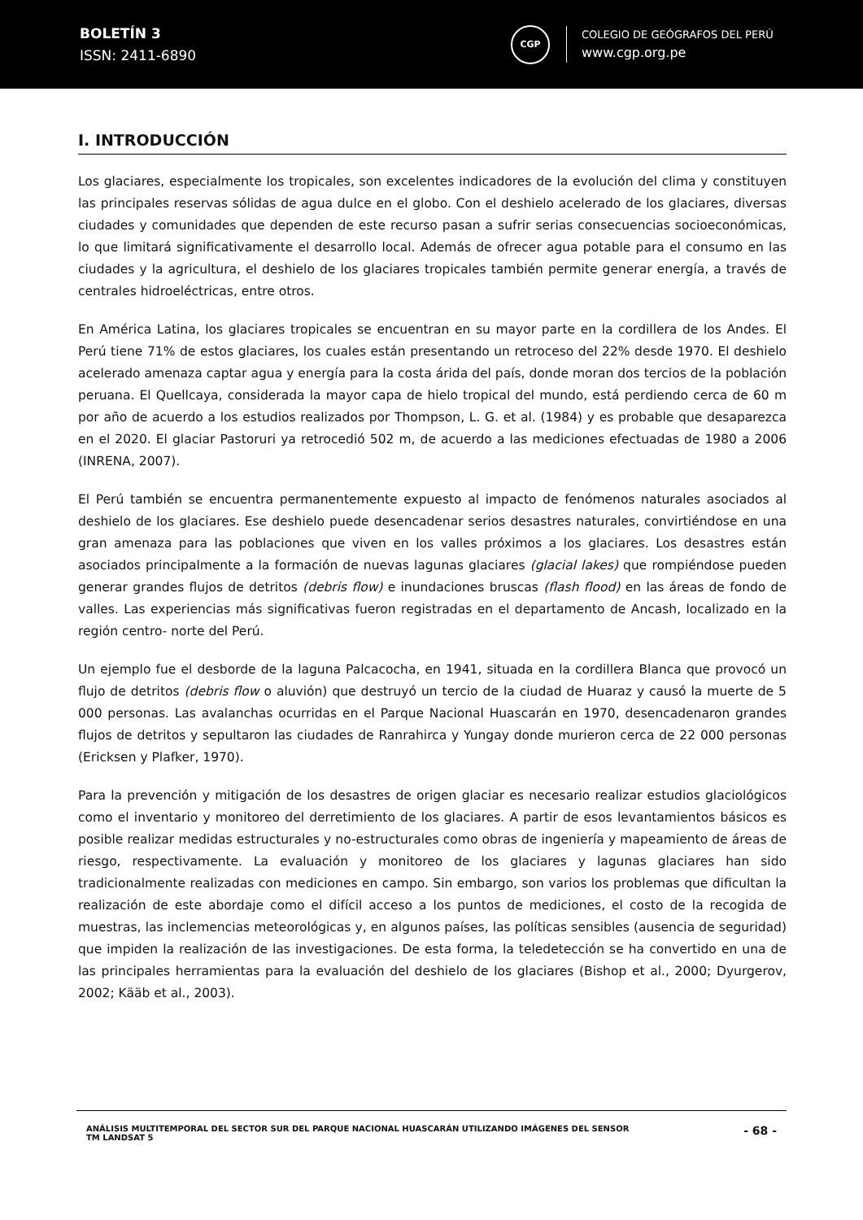BOLETÍN 3
ISSN: 2411-6890
CGP
COLEGIO DE GEÓGRAFOS DEL PERÚ
www.cgp.org.pe
I. INTRODUCCIÓN
Los glaciares, especialmente los tropicales, son excelentes indicadores de la evolución del clima y constituyen las principales reservas sólidas de agua dulce en el globo. Con el deshielo acelerado de los glaciares, diversas ciudades y comunidades que dependen de este recurso pasan a sufrir serias consecuencias socioeconómicas, lo que limitará significativamente el desarrollo local. Además de ofrecer agua potable para el consumo en las ciudades y la agricultura, el deshielo de los glaciares tropicales también permite generar energía, a través de centrales hidroeléctricas, entre otros.
En América Latina, los glaciares tropicales se encuentran en su mayor parte en la cordillera de los Andes. El Perú tiene 71% de estos glaciares, los cuales están presentando un retroceso del 22% desde 1970. El deshielo acelerado amenaza captar agua y energía para la costa árida del país, donde moran dos tercios de la población peruana. El Quellcaya, considerada la mayor capa de hielo tropical del mundo, está perdiendo cerca de 60 m por año de acuerdo a los estudios realizados por Thompson, L. G. et al. (1984) y es probable que desaparezca en el 2020. El glaciar Pastoruri ya retrocedió 502 m, de acuerdo a las mediciones efectuadas de 1980 a 2006 (INRENA, 2007).
El Perú también se encuentra permanentemente expuesto al impacto de fenómenos naturales asociados al deshielo de los glaciares. Ese deshielo puede desencadenar serios desastres naturales, convirtiéndose en una gran amenaza para las poblaciones que viven en los valles próximos a los glaciares. Los desastres están asociados principalmente a la formación de nuevas lagunas glaciares (glacial lakes) que rompiéndose pueden generar grandes flujos de detritos (debris flow) e inundaciones bruscas (flash flood) en las áreas de fondo de valles. Las experiencias más significativas fueron registradas en el departamento de Ancash, localizado en la región centro- norte del Perú.
Un ejemplo fue el desborde de la laguna Palcacocha, en 1941, situada en la cordillera Blanca que provocó un flujo de detritos (debris flow o aluvión) que destruyó un tercio de la ciudad de Huaraz y causó la muerte de 5 000 personas. Las avalanchas ocurridas en el Parque Nacional Huascarán en 1970, desencadenaron grandes flujos de detritos y sepultaron las ciudades de Ranrahirca y Yungay donde murieron cerca de 22 000 personas (Ericksen y Plafker, 1970).
Para la prevención y mitigación de los desastres de origen glaciar es necesario realizar estudios glaciológicos como el inventario y monitoreo del derretimiento de los glaciares. A partir de esos levantamientos básicos es posible realizar medidas estructurales y no-estructurales como obras de ingeniería y mapeamiento de áreas de riesgo, respectivamente. La evaluación y monitoreo de los glaciares y lagunas glaciares han sido tradicionalmente realizadas con mediciones en campo. Sin embargo, son varios los problemas que dificultan la realización de este abordaje como el difícil acceso a los puntos de mediciones, el costo de la recogida de muestras, las inclemencias meteorológicas y, en algunos países, las políticas sensibles (ausencia de seguridad) que impiden la realización de las investigaciones. De esta forma, la teledetección se ha convertido en una de las principales herramientas para la evaluación del deshielo de los glaciares (Bishop et al., 2000; Dyurgerov, 2002; Kääb et al., 2003).
ANÁLISIS MULTITEMPORAL DEL SECTOR SUR DEL PARQUE NACIONAL HUASCARÁN UTILIZANDO IMÁGENES DEL SENSOR
TM LANDSAT 5
- 68 -